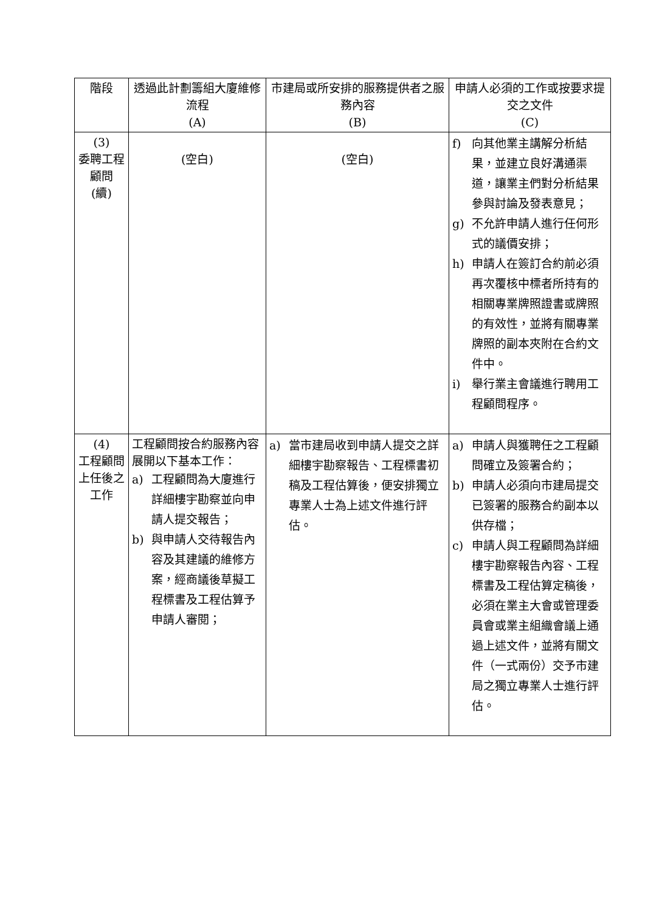| 階段 | 透過此計劃籌組大廈維修流程 (A) | 市建局或所安排的服務提供者之服務內容 (B) | 申請人必須的工作或按要求提交之文件 (C) |
| --- | --- | --- | --- |
| (3) 委聘工程顧問 (續) | (空白) | (空白) | f) 向其他業主講解分析結果，並建立良好溝通渠道，讓業主們對分析結果參與討論及發表意見； g) 不允許申請人進行任何形式的議價安排； h) 申請人在簽訂合約前必須再次覆核中標者所持有的相關專業牌照證書或牌照的有效性，並將有關專業牌照的副本夾附在合約文件中。 i) 舉行業主會議進行聘用工程顧問程序。 |
| (4) 工程顧問上任後之工作 | 工程顧問按合約服務內容展開以下基本工作： a) 工程顧問為大廈進行詳細樓宇勘察並向申請人提交報告； b) 與申請人交待報告內容及其建議的維修方案，經商議後草擬工程標書及工程估算予申請人審閱； | a) 當市建局收到申請人提交之詳細樓宇勘察報告、工程標書初稿及工程估算後，便安排獨立專業人士為上述文件進行評估。 | a) 申請人與獲聘任之工程顧問確立及簽署合約； b) 申請人必須向市建局提交已簽署的服務合約副本以供存檔； c) 申請人與工程顧問為詳細樓宇勘察報告內容、工程標書及工程估算定稿後，必須在業主大會或管理委員會或業主組織會議上通過上述文件，並將有關文件（一式兩份）交予市建局之獨立專業人士進行評估。 |